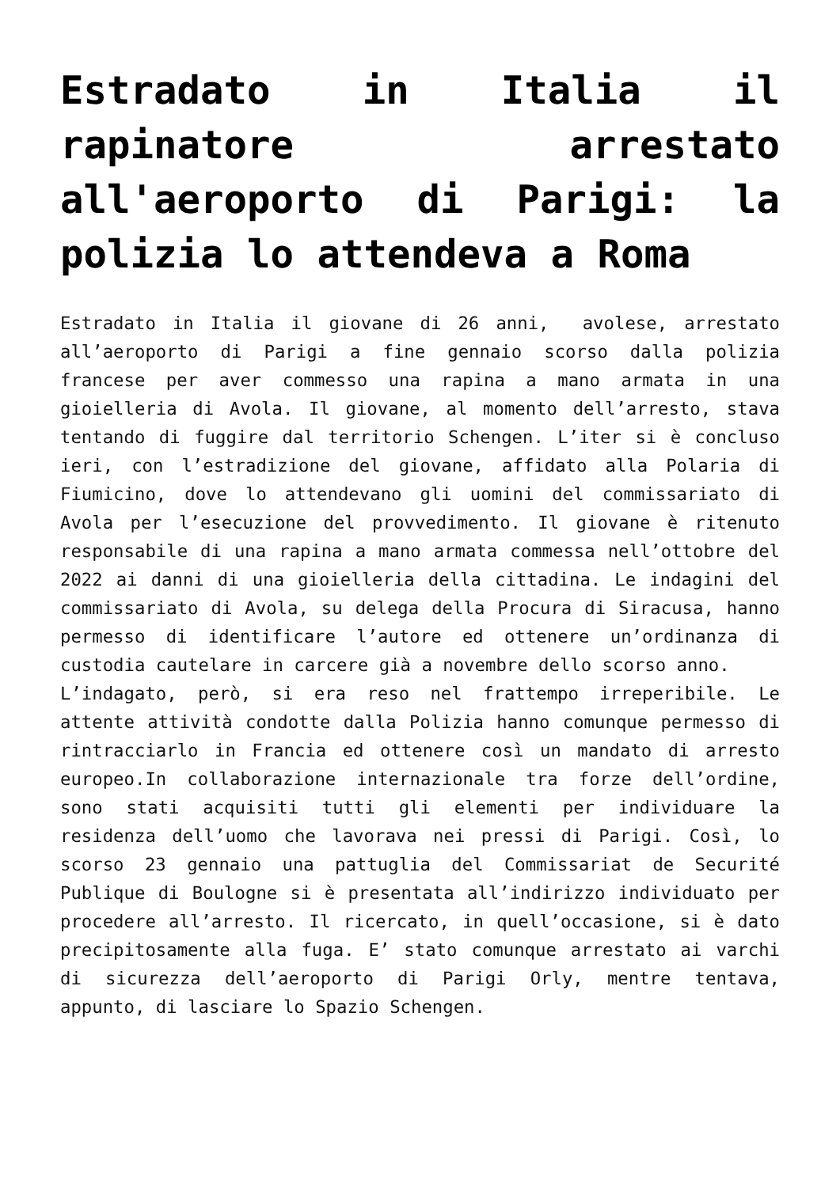Estradato in Italia il rapinatore arrestato all'aeroporto di Parigi: la polizia lo attendeva a Roma
Estradato in Italia il giovane di 26 anni, avolese, arrestato all’aeroporto di Parigi a fine gennaio scorso dalla polizia francese per aver commesso una rapina a mano armata in una gioielleria di Avola. Il giovane, al momento dell’arresto, stava tentando di fuggire dal territorio Schengen. L’iter si è concluso ieri, con l’estradizione del giovane, affidato alla Polaria di Fiumicino, dove lo attendevano gli uomini del commissariato di Avola per l’esecuzione del provvedimento. Il giovane è ritenuto responsabile di una rapina a mano armata commessa nell’ottobre del 2022 ai danni di una gioielleria della cittadina. Le indagini del commissariato di Avola, su delega della Procura di Siracusa, hanno permesso di identificare l’autore ed ottenere un’ordinanza di custodia cautelare in carcere già a novembre dello scorso anno.
L’indagato, però, si era reso nel frattempo irreperibile. Le attente attività condotte dalla Polizia hanno comunque permesso di rintracciarlo in Francia ed ottenere così un mandato di arresto europeo.In collaborazione internazionale tra forze dell’ordine, sono stati acquisiti tutti gli elementi per individuare la residenza dell’uomo che lavorava nei pressi di Parigi. Così, lo scorso 23 gennaio una pattuglia del Commissariat de Securité Publique di Boulogne si è presentata all’indirizzo individuato per procedere all’arresto. Il ricercato, in quell’occasione, si è dato precipitosamente alla fuga. E’ stato comunque arrestato ai varchi di sicurezza dell’aeroporto di Parigi Orly, mentre tentava, appunto, di lasciare lo Spazio Schengen.